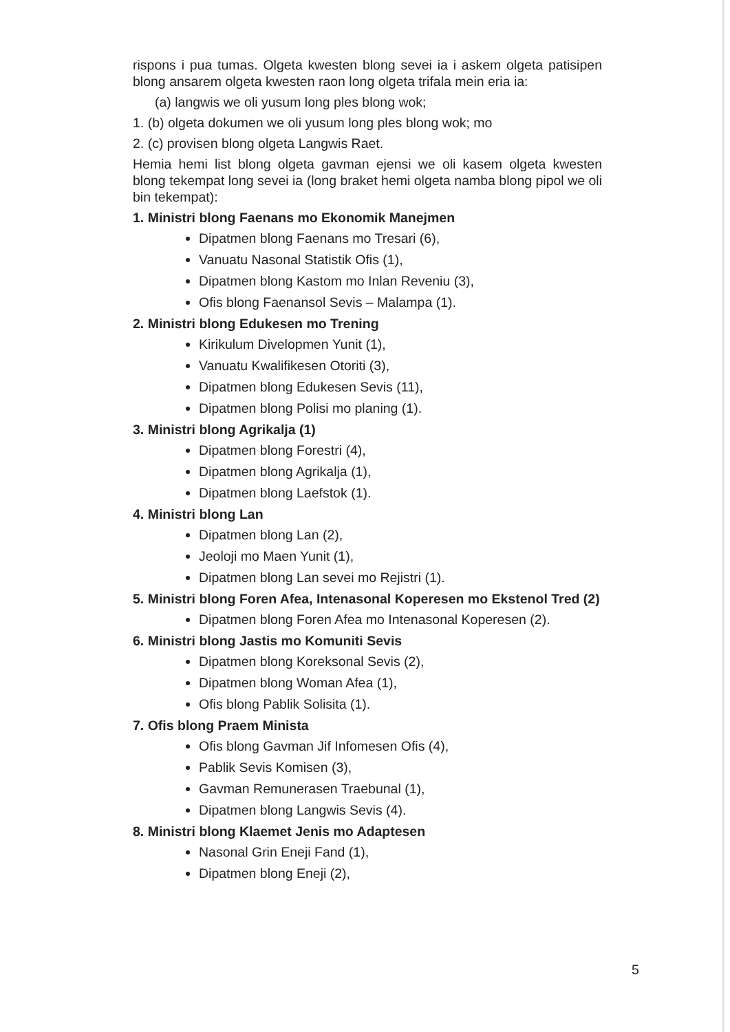rispons i pua tumas. Olgeta kwesten blong sevei ia i askem olgeta patisipen blong ansarem olgeta kwesten raon long olgeta trifala mein eria ia:
(a) langwis we oli yusum long ples blong wok;
1. (b) olgeta dokumen we oli yusum long ples blong wok; mo
2. (c) provisen blong olgeta Langwis Raet.
Hemia hemi list blong olgeta gavman ejensi we oli kasem olgeta kwesten blong tekempat long sevei ia (long braket hemi olgeta namba blong pipol we oli bin tekempat):
1. Ministri blong Faenans mo Ekonomik Manejmen
Dipatmen blong Faenans mo Tresari (6),
Vanuatu Nasonal Statistik Ofis (1),
Dipatmen blong Kastom mo Inlan Reveniu (3),
Ofis blong Faenansol Sevis – Malampa (1).
2. Ministri blong Edukesen mo Trening
Kirikulum Divelopmen Yunit (1),
Vanuatu Kwalifikesen Otoriti (3),
Dipatmen blong Edukesen Sevis (11),
Dipatmen blong Polisi mo planing (1).
3. Ministri blong Agrikalja (1)
Dipatmen blong Forestri (4),
Dipatmen blong Agrikalja (1),
Dipatmen blong Laefstok (1).
4. Ministri blong Lan
Dipatmen blong Lan (2),
Jeoloji mo Maen Yunit (1),
Dipatmen blong Lan sevei mo Rejistri (1).
5. Ministri blong Foren Afea, Intenasonal Koperesen mo Ekstenol Tred (2)
Dipatmen blong Foren Afea mo Intenasonal Koperesen (2).
6. Ministri blong Jastis mo Komuniti Sevis
Dipatmen blong Koreksonal Sevis (2),
Dipatmen blong Woman Afea (1),
Ofis blong Pablik Solisita (1).
7. Ofis blong Praem Minista
Ofis blong Gavman Jif Infomesen Ofis (4),
Pablik Sevis Komisen (3),
Gavman Remunerasen Traebunal (1),
Dipatmen blong Langwis Sevis (4).
8. Ministri blong Klaemet Jenis mo Adaptesen
Nasonal Grin Eneji Fand (1),
Dipatmen blong Eneji (2),
5